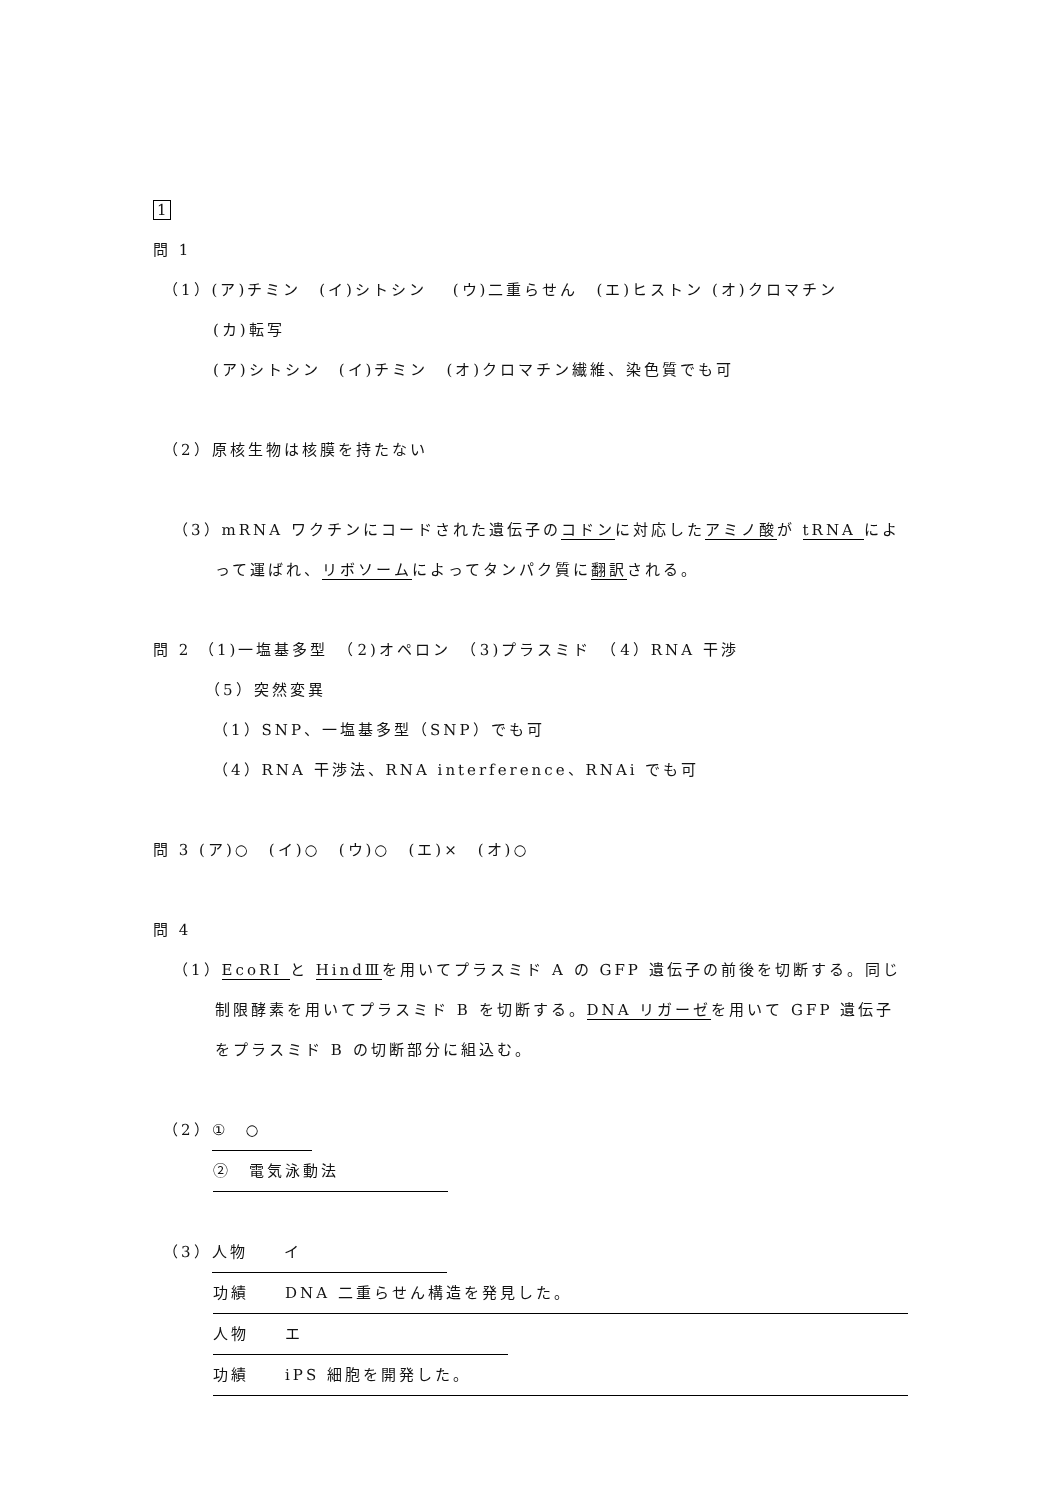1
問 1
（1）(ア)チミン　(イ)シトシン　 (ウ)二重らせん　(エ)ヒストン (オ)クロマチン
(カ)転写
(ア)シトシン　(イ)チミン　(オ)クロマチン繊維、染色質でも可
（2）原核生物は核膜を持たない
（3）mRNA ワクチンにコードされた遺伝子のコドンに対応したアミノ酸が tRNA によって運ばれ、リボソームによってタンパク質に翻訳される。
問 2 （1)一塩基多型　（2)オペロン　（3)プラスミド　（4）RNA 干渉
（5）突然変異
（1）SNP、一塩基多型（SNP）でも可
（4）RNA 干渉法、RNA interference、RNAi でも可
問 3 (ア)○　(イ)○　(ウ)○　(エ)×　(オ)○
問 4
（1）EcoRI と HindⅢを用いてプラスミド A の GFP 遺伝子の前後を切断する。同じ制限酵素を用いてプラスミド B を切断する。DNA リガーゼを用いて GFP 遺伝子をプラスミド B の切断部分に組込む。
（2） ①　○
②　電気泳動法
（3） 人物　　イ
功績　　DNA 二重らせん構造を発見した。
人物　　エ
功績　　iPS 細胞を開発した。